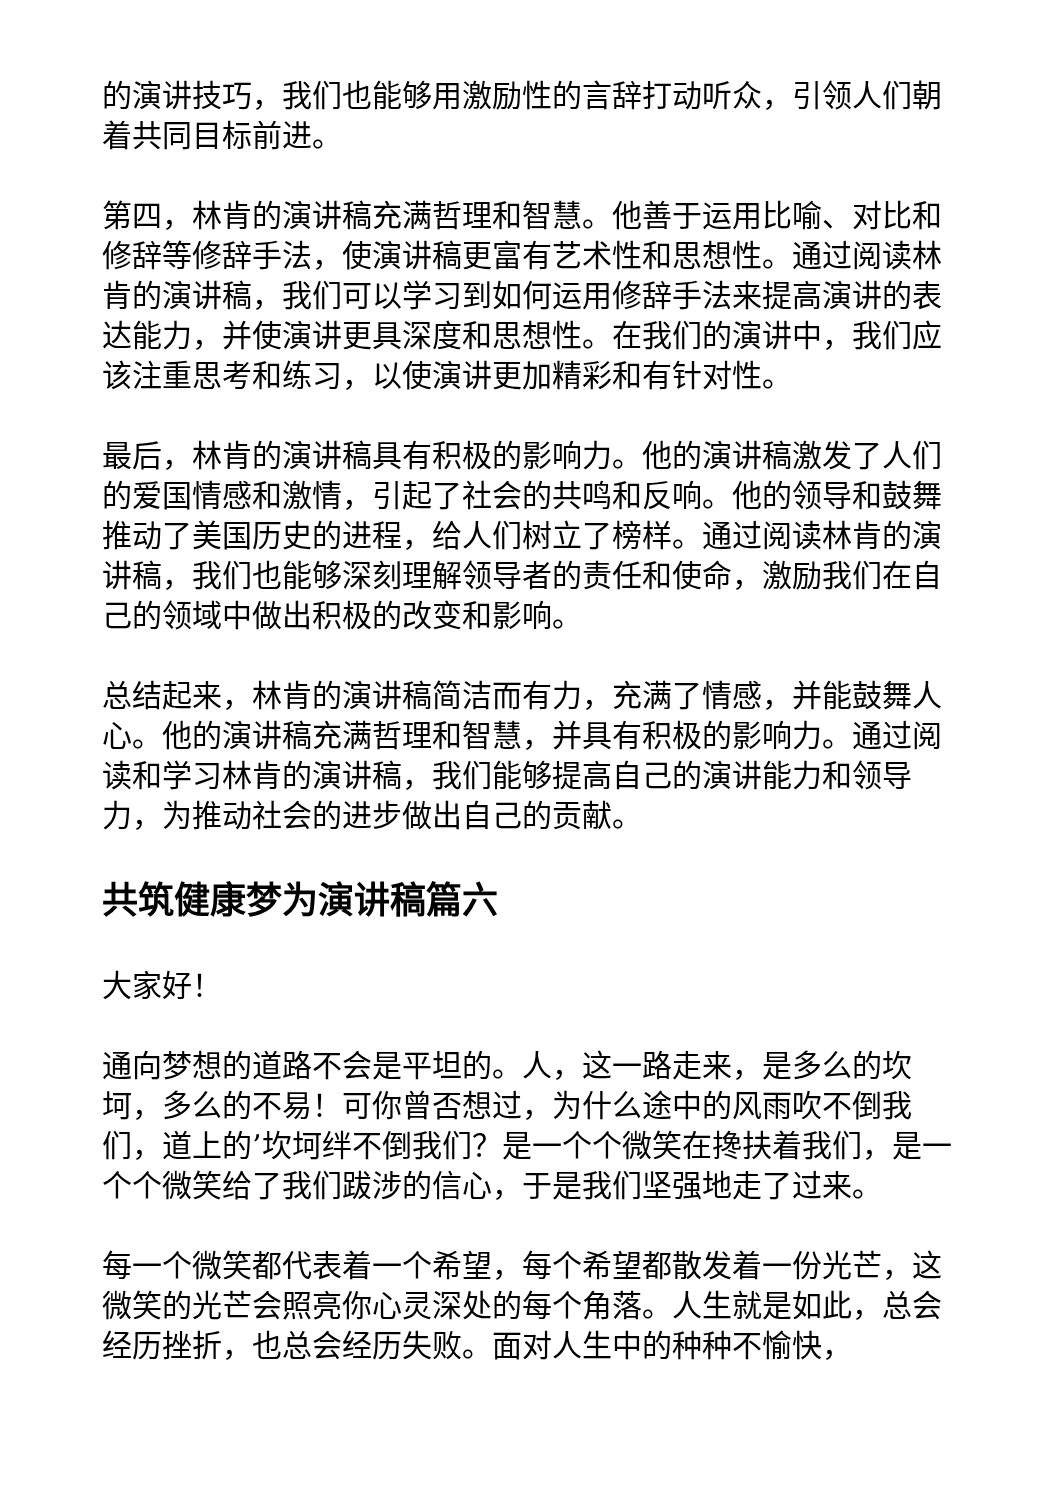的演讲技巧，我们也能够用激励性的言辞打动听众，引领人们朝着共同目标前进。
第四，林肯的演讲稿充满哲理和智慧。他善于运用比喻、对比和修辞等修辞手法，使演讲稿更富有艺术性和思想性。通过阅读林肯的演讲稿，我们可以学习到如何运用修辞手法来提高演讲的表达能力，并使演讲更具深度和思想性。在我们的演讲中，我们应该注重思考和练习，以使演讲更加精彩和有针对性。
最后，林肯的演讲稿具有积极的影响力。他的演讲稿激发了人们的爱国情感和激情，引起了社会的共鸣和反响。他的领导和鼓舞推动了美国历史的进程，给人们树立了榜样。通过阅读林肯的演讲稿，我们也能够深刻理解领导者的责任和使命，激励我们在自己的领域中做出积极的改变和影响。
总结起来，林肯的演讲稿简洁而有力，充满了情感，并能鼓舞人心。他的演讲稿充满哲理和智慧，并具有积极的影响力。通过阅读和学习林肯的演讲稿，我们能够提高自己的演讲能力和领导力，为推动社会的进步做出自己的贡献。
共筑健康梦为演讲稿篇六
大家好！
通向梦想的道路不会是平坦的。人，这一路走来，是多么的坎坷，多么的不易！可你曾否想过，为什么途中的风雨吹不倒我们，道上的’坎坷绊不倒我们？是一个个微笑在搀扶着我们，是一个个微笑给了我们跋涉的信心，于是我们坚强地走了过来。
每一个微笑都代表着一个希望，每个希望都散发着一份光芒，这微笑的光芒会照亮你心灵深处的每个角落。人生就是如此，总会经历挫折，也总会经历失败。面对人生中的种种不愉快，